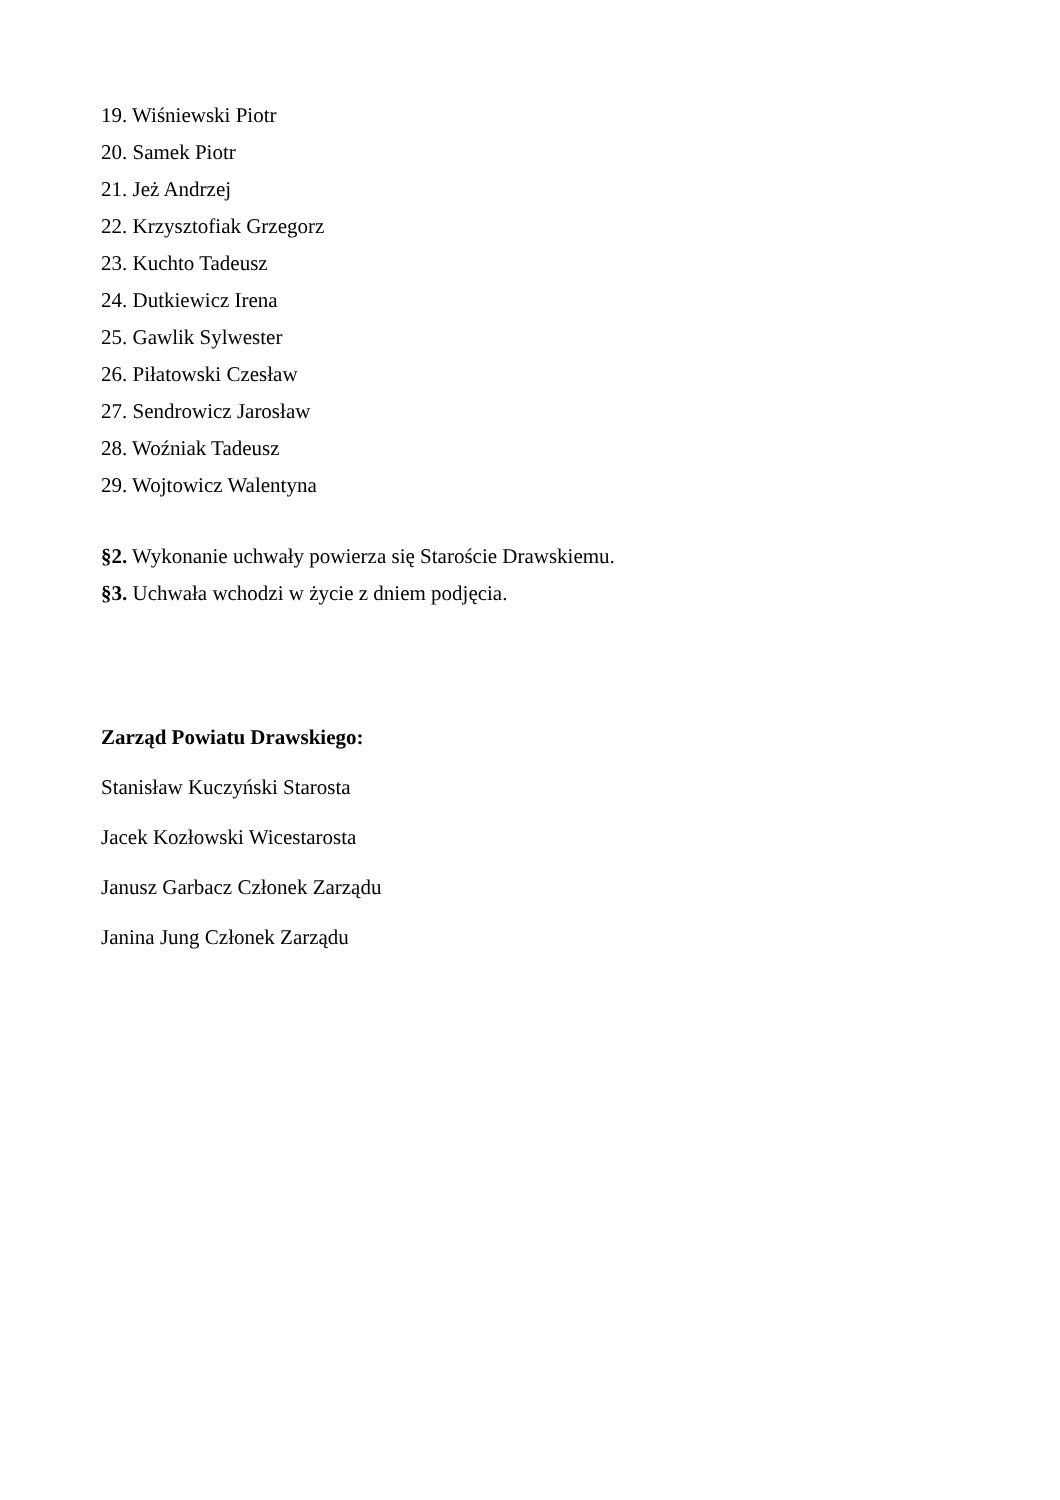19. Wiśniewski Piotr
20. Samek Piotr
21. Jeż Andrzej
22. Krzysztofiak Grzegorz
23. Kuchto Tadeusz
24. Dutkiewicz Irena
25. Gawlik Sylwester
26. Piłatowski Czesław
27. Sendrowicz Jarosław
28. Woźniak Tadeusz
29. Wojtowicz Walentyna
§2. Wykonanie uchwały powierza się Staroście Drawskiemu.
§3. Uchwała wchodzi w życie z dniem podjęcia.
Zarząd Powiatu Drawskiego:
Stanisław Kuczyński Starosta
Jacek Kozłowski Wicestarosta
Janusz Garbacz Członek Zarządu
Janina Jung Członek Zarządu